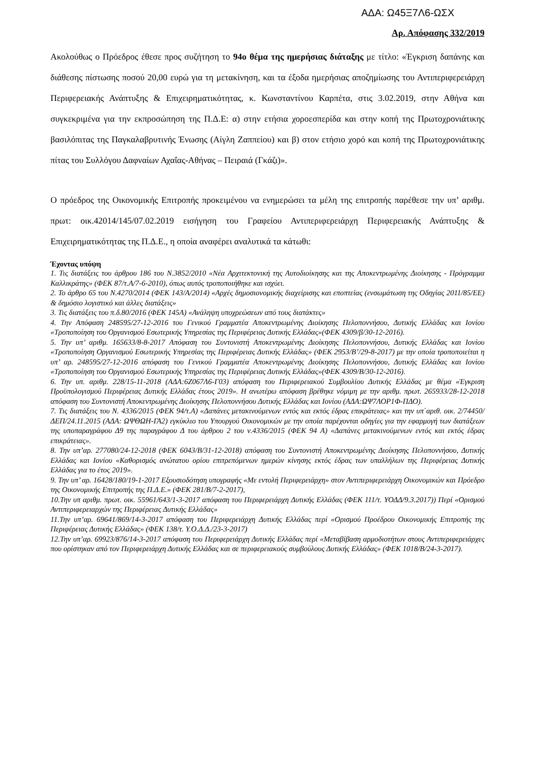ΑΔΑ: Ω45Ξ7Λ6-ΩΣΧ
Αρ. Απόφασης 332/2019
Ακολούθως ο Πρόεδρος έθεσε προς συζήτηση το 94ο θέμα της ημερήσιας διάταξης με τίτλο: «Έγκριση δαπάνης και διάθεσης πίστωσης ποσού 20,00 ευρώ για τη μετακίνηση, και τα έξοδα ημερήσιας αποζημίωσης του Αντιπεριφερειάρχη Περιφερειακής Ανάπτυξης & Επιχειρηματικότητας, κ. Κωνσταντίνου Καρπέτα, στις 3.02.2019, στην Αθήνα και συγκεκριμένα για την εκπροσώπηση της Π.Δ.Ε: α) στην ετήσια χοροεσπερίδα και στην κοπή της Πρωτοχρονιάτικης βασιλόπιτας της Παγκαλαβρυτινής Ένωσης (Αίγλη Ζαππείου) και β) στον ετήσιο χορό και κοπή της Πρωτοχρονιάτικης πίτας του Συλλόγου Δαφναίων Αχαΐας-Αθήνας – Πειραιά (Γκάζι)».
Ο πρόεδρος της Οικονομικής Επιτροπής προκειμένου να ενημερώσει τα μέλη της επιτροπής παρέθεσε την υπ’ αριθμ. πρωτ: οικ.42014/145/07.02.2019 εισήγηση του Γραφείου Αντιπεριφερειάρχη Περιφερειακής Ανάπτυξης & Επιχειρηματικότητας της Π.Δ.Ε., η οποία αναφέρει αναλυτικά τα κάτωθι:
Έχοντας υπόψη
1. Τις διατάξεις του άρθρου 186 του Ν.3852/2010 «Νέα Αρχιτεκτονική της Αυτοδιοίκησης και της Αποκεντρωμένης Διοίκησης - Πρόγραμμα Καλλικράτης» (ΦΕΚ 87/τ.Α/7-6-2010), όπως αυτός τροποποιήθηκε και ισχύει.
2. Το άρθρο 65 του Ν.4270/2014 (ΦΕΚ 143/Α/2014) «Αρχές δημοσιονομικής διαχείρισης και εποπτείας (ενσωμάτωση της Οδηγίας 2011/85/ΕΕ) & δημόσιο λογιστικό και άλλες διατάξεις»
3. Τις διατάξεις του π.δ.80/2016 (ΦΕΚ 145Α) «Ανάληψη υποχρεώσεων από τους διατάκτες»
4. Την Απόφαση 248595/27-12-2016 του Γενικού Γραμματέα Αποκεντρωμένης Διοίκησης Πελοποννήσου, Δυτικής Ελλάδας και Ιονίου «Τροποποίηση του Οργανισμού Εσωτερικής Υπηρεσίας της Περιφέρειας Δυτικής Ελλάδας»(ΦΕΚ 4309/β/30-12-2016).
5. Την υπ’ αριθμ. 165633/8-8-2017 Απόφαση του Συντονιστή Αποκεντρωμένης Διοίκησης Πελοποννήσου, Δυτικής Ελλάδας και Ιονίου «Τροποποίηση Οργανισμού Εσωτερικής Υπηρεσίας της Περιφέρειας Δυτικής Ελλάδας» (ΦΕΚ 2953/Β’/29-8-2017) με την οποία τροποποιείται η υπ’ αρ. 248595/27-12-2016 απόφαση του Γενικού Γραμματέα Αποκεντρωμένης Διοίκησης Πελοποννήσου, Δυτικής Ελλάδας και Ιονίου «Τροποποίηση του Οργανισμού Εσωτερικής Υπηρεσίας της Περιφέρειας Δυτικής Ελλάδας»(ΦΕΚ 4309/Β/30-12-2016).
6. Την υπ. αριθμ. 228/15-11-2018 (ΑΔΑ:6Ζ067Λ6-Γ03) απόφαση του Περιφερειακού Συμβουλίου Δυτικής Ελλάδας με θέμα «Έγκριση Προϋπολογισμού Περιφέρειας Δυτικής Ελλάδας έτους 2019». Η ανωτέρω απόφαση βρέθηκε νόμιμη με την αριθμ. πρωτ. 265933/28-12-2018 απόφαση του Συντονιστή Αποκεντρωμένης Διοίκησης Πελοποννήσου Δυτικής Ελλάδας και Ιονίου (ΑΔΑ:ΩΨ7ΛΟΡ1Φ-ΠΔΟ).
7. Τις διατάξεις του Ν. 4336/2015 (ΦΕΚ 94/τ.Α) «Δαπάνες μετακινούμενων εντός και εκτός έδρας επικράτειας» και την υπ΄αριθ. οικ. 2/74450/ΔΕΠ/24.11.2015 (ΑΔΑ: ΩΨΘΩΗ-ΓΑ2) εγκύκλιο του Υπουργού Οικονομικών με την οποία παρέχονται οδηγίες για την εφαρμογή των διατάξεων της υποπαραγράφου Δ9 της παραγράφου Δ του άρθρου 2 του ν.4336/2015 (ΦΕΚ 94 Α) «Δαπάνες μετακινούμενων εντός και εκτός έδρας επικράτειας».
8. Την υπ’αρ. 277080/24-12-2018 (ΦΕΚ 6043/Β/31-12-2018) απόφαση του Συντονιστή Αποκεντρωμένης Διοίκησης Πελοποννήσου, Δυτικής Ελλάδας και Ιονίου «Καθορισμός ανώτατου ορίου επιτρεπόμενων ημερών κίνησης εκτός έδρας των υπαλλήλων της Περιφέρειας Δυτικής Ελλάδας για το έτος 2019».
9. Την υπ’ αρ. 16428/180/19-1-2017 Εξουσιοδότηση υπογραφής «Με εντολή Περιφερειάρχη» στον Αντιπεριφερειάρχη Οικονομικών και Πρόεδρο της Οικονομικής Επιτροπής της Π.Δ.Ε.» (ΦΕΚ 281/Β/7-2-2017),
10.Την υπ αριθμ. πρωτ. οικ. 55961/643/1-3-2017 απόφαση του Περιφερειάρχη Δυτικής Ελλάδας (ΦΕΚ 111/τ. ΥΟΔΔ/9.3.2017)) Περί «Ορισμού Αντιπεριφερειαρχών της Περιφέρειας Δυτικής Ελλάδας»
11.Την υπ’αρ. 69641/869/14-3-2017 απόφαση του Περιφερειάρχη Δυτικής Ελλάδας περί «Ορισμού Προέδρου Οικονομικής Επιτροπής της Περιφέρειας Δυτικής Ελλάδας» (ΦΕΚ 138/τ. Υ.Ο.Δ.Δ./23-3-2017)
12.Την υπ’αρ. 69923/876/14-3-2017 απόφαση του Περιφερειάρχη Δυτικής Ελλάδας περί «Μεταβίβαση αρμοδιοτήτων στους Αντιπεριφερειάρχες που ορίστηκαν από τον Περιφερειάρχη Δυτικής Ελλάδας και σε περιφερειακούς συμβούλους Δυτικής Ελλάδας» (ΦΕΚ 1018/Β/24-3-2017).